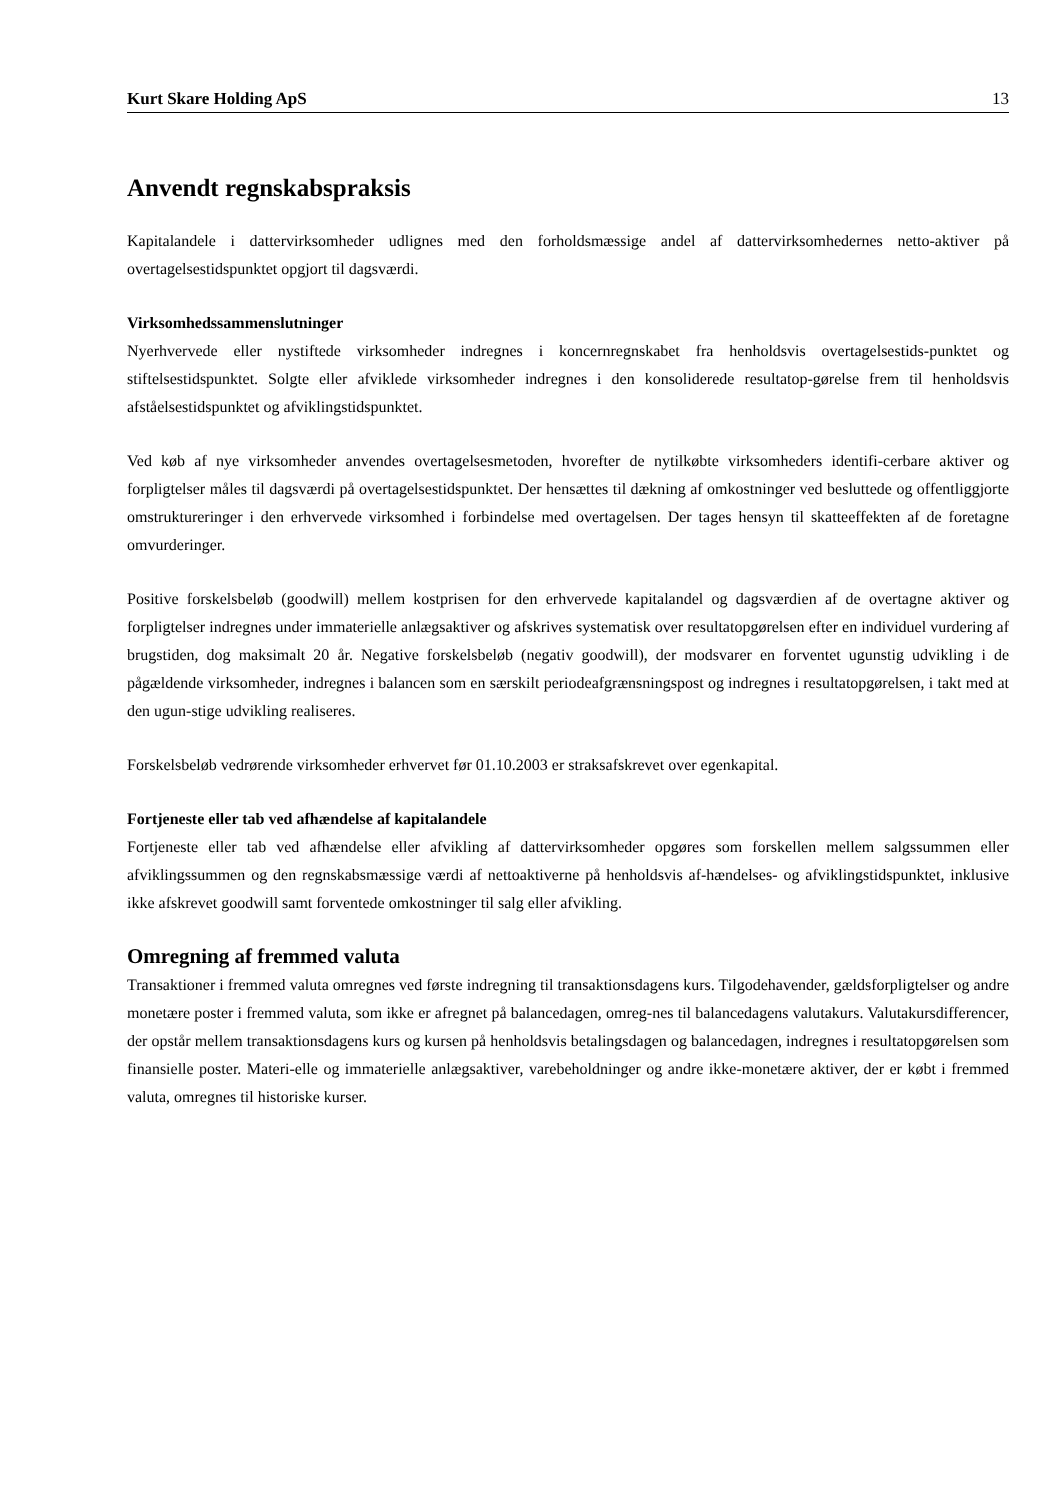Kurt Skare Holding ApS 13
Anvendt regnskabspraksis
Kapitalandele i dattervirksomheder udlignes med den forholdsmæssige andel af dattervirksomhedernes netto-aktiver på overtagelsestidspunktet opgjort til dagsværdi.
Virksomhedssammenslutninger
Nyerhvervede eller nystiftede virksomheder indregnes i koncernregnskabet fra henholdsvis overtagelsestids-punktet og stiftelsestidspunktet. Solgte eller afviklede virksomheder indregnes i den konsoliderede resultatop-gørelse frem til henholdsvis afståelsestidspunktet og afviklingstidspunktet.
Ved køb af nye virksomheder anvendes overtagelsesmetoden, hvorefter de nytilkøbte virksomheders identifi-cerbare aktiver og forpligtelser måles til dagsværdi på overtagelsestidspunktet. Der hensættes til dækning af omkostninger ved besluttede og offentliggjorte omstruktureringer i den erhvervede virksomhed i forbindelse med overtagelsen. Der tages hensyn til skatteeffekten af de foretagne omvurderinger.
Positive forskelsbeløb (goodwill) mellem kostprisen for den erhvervede kapitalandel og dagsværdien af de overtagne aktiver og forpligtelser indregnes under immaterielle anlægsaktiver og afskrives systematisk over resultatopgørelsen efter en individuel vurdering af brugstiden, dog maksimalt 20 år. Negative forskelsbeløb (negativ goodwill), der modsvarer en forventet ugunstig udvikling i de pågældende virksomheder, indregnes i balancen som en særskilt periodeafgrænsningspost og indregnes i resultatopgørelsen, i takt med at den ugun-stige udvikling realiseres.
Forskelsbeløb vedrørende virksomheder erhvervet før 01.10.2003 er straksafskrevet over egenkapital.
Fortjeneste eller tab ved afhændelse af kapitalandele
Fortjeneste eller tab ved afhændelse eller afvikling af dattervirksomheder opgøres som forskellen mellem salgssummen eller afviklingssummen og den regnskabsmæssige værdi af nettoaktiverne på henholdsvis af-hændelses- og afviklingstidspunktet, inklusive ikke afskrevet goodwill samt forventede omkostninger til salg eller afvikling.
Omregning af fremmed valuta
Transaktioner i fremmed valuta omregnes ved første indregning til transaktionsdagens kurs. Tilgodehavender, gældsforpligtelser og andre monetære poster i fremmed valuta, som ikke er afregnet på balancedagen, omreg-nes til balancedagens valutakurs. Valutakursdifferencer, der opstår mellem transaktionsdagens kurs og kursen på henholdsvis betalingsdagen og balancedagen, indregnes i resultatopgørelsen som finansielle poster. Materi-elle og immaterielle anlægsaktiver, varebeholdninger og andre ikke-monetære aktiver, der er købt i fremmed valuta, omregnes til historiske kurser.